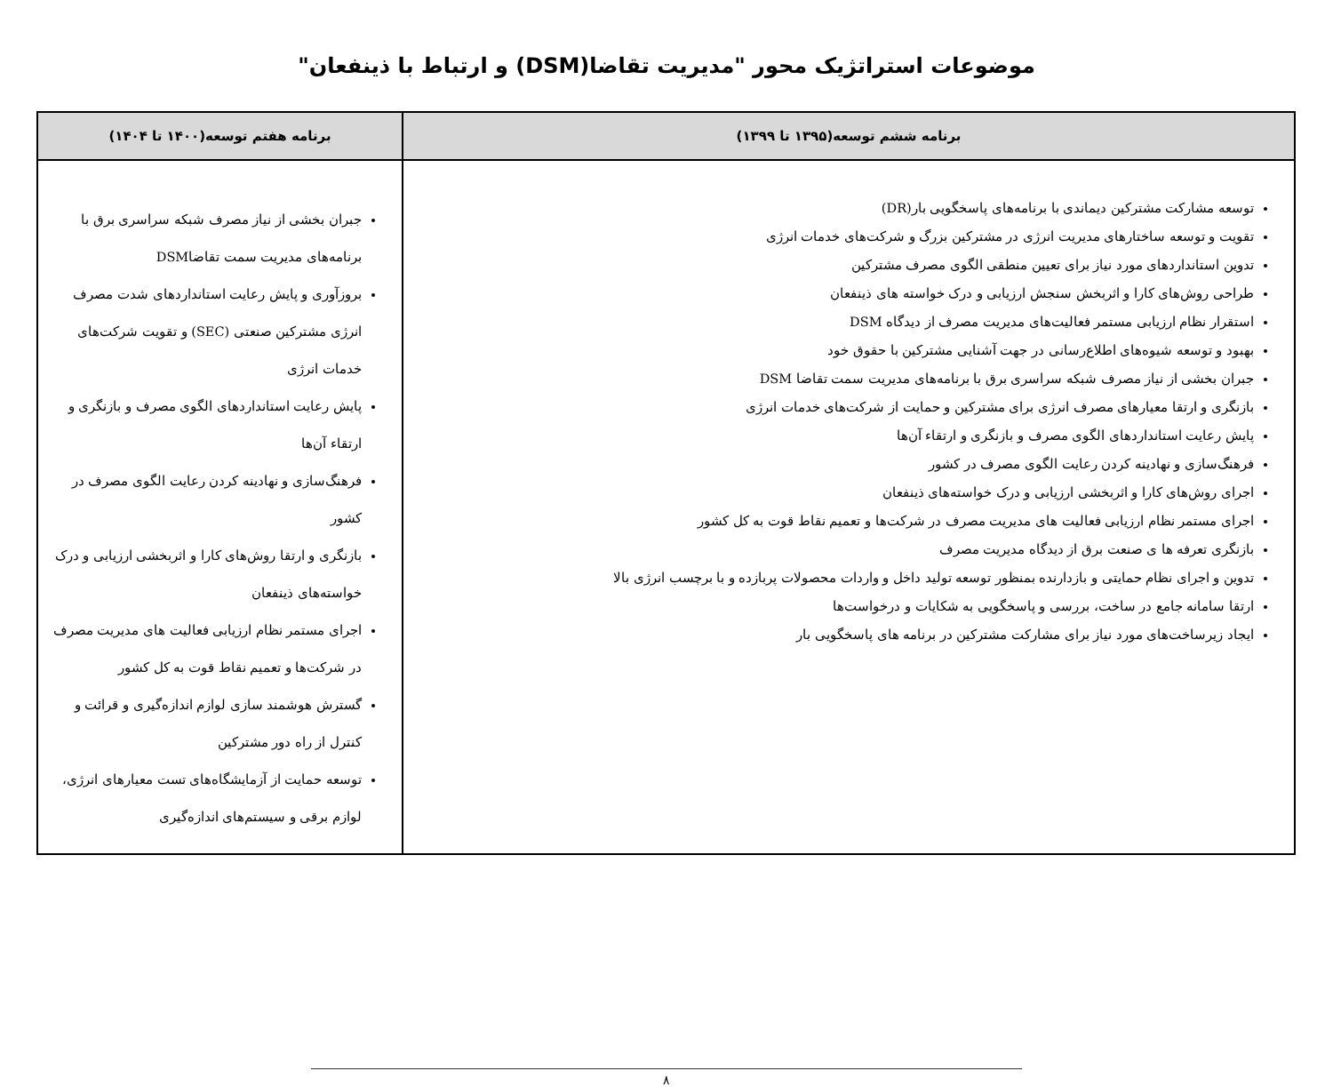موضوعات استراتژیک محور "مدیریت تقاضا(DSM) و ارتباط با ذینفعان"
| برنامه ششم توسعه(۱۳۹۵ تا ۱۳۹۹) | برنامه هفتم توسعه(۱۴۰۰ تا ۱۴۰۴) |
| --- | --- |
| توسعه مشارکت مشترکین دیماندی با برنامه‌های پاسخگویی بار(DR) تقویت و توسعه ساختارهای مدیریت انرژی در مشترکین بزرگ و شرکت‌های خدمات انرژی تدوین استانداردهای مورد نیاز برای تعیین منطقی الگوی مصرف مشترکین طراحی روش‌های کارا و اثربخش سنجش ارزیابی و درک خواسته های ذینفعان استقرار نظام ارزیابی مستمر فعالیت‌های مدیریت مصرف از دیدگاه DSM بهبود و توسعه شیوه‌های اطلاع‌رسانی در جهت آشنایی مشترکین با حقوق خود جبران بخشی از نیاز مصرف شبکه سراسری برق با برنامه‌های مدیریت سمت تقاضا DSM بازنگری و ارتقا معیارهای مصرف انرژی برای مشترکین و حمایت از شرکت‌های خدمات انرژی پایش رعایت استانداردهای الگوی مصرف و بازنگری و ارتقاء آن‌ها فرهنگ‌سازی و نهادینه کردن رعایت الگوی مصرف در کشور اجرای روش‌های کارا و اثربخشی ارزیابی و درک خواسته‌های ذینفعان اجرای مستمر نظام ارزیابی فعالیت های مدیریت مصرف در شرکت‌ها و تعمیم نقاط قوت به کل کشور بازنگری تعرفه ها ی صنعت برق از دیدگاه مدیریت مصرف تدوین و اجرای نظام حمایتی و بازدارنده بمنظور توسعه تولید داخل و واردات محصولات پربازده و با برچسب انرژی بالا ارتقا سامانه جامع در ساخت، بررسی و پاسخگویی به شکایات و درخواست‌ها ایجاد زیرساخت‌های مورد نیاز برای مشارکت مشترکین در برنامه های پاسخگویی بار | جبران بخشی از نیاز مصرف شبکه سراسری برق با برنامه‌های مدیریت سمت تقاضاDSM بروزآوری و پایش رعایت استانداردهای شدت مصرف انرژی مشترکین صنعتی (SEC) و تقویت شرکت‌های خدمات انرژی پایش رعایت استانداردهای الگوی مصرف و بازنگری و ارتقاء آن‌ها فرهنگ‌سازی و نهادینه کردن رعایت الگوی مصرف در کشور بازنگری و ارتقا روش‌های کارا و اثربخشی ارزیابی و درک خواسته‌های ذینفعان اجرای مستمر نظام ارزیابی فعالیت های مدیریت مصرف در شرکت‌ها و تعمیم نقاط قوت به کل کشور گسترش هوشمند سازی لوازم اندازه‌گیری و قرائت و کنترل از راه دور مشترکین توسعه حمایت از آزمایشگاه‌های تست معیارهای انرژی، لوازم برقی و سیستم‌های اندازه‌گیری |
۸